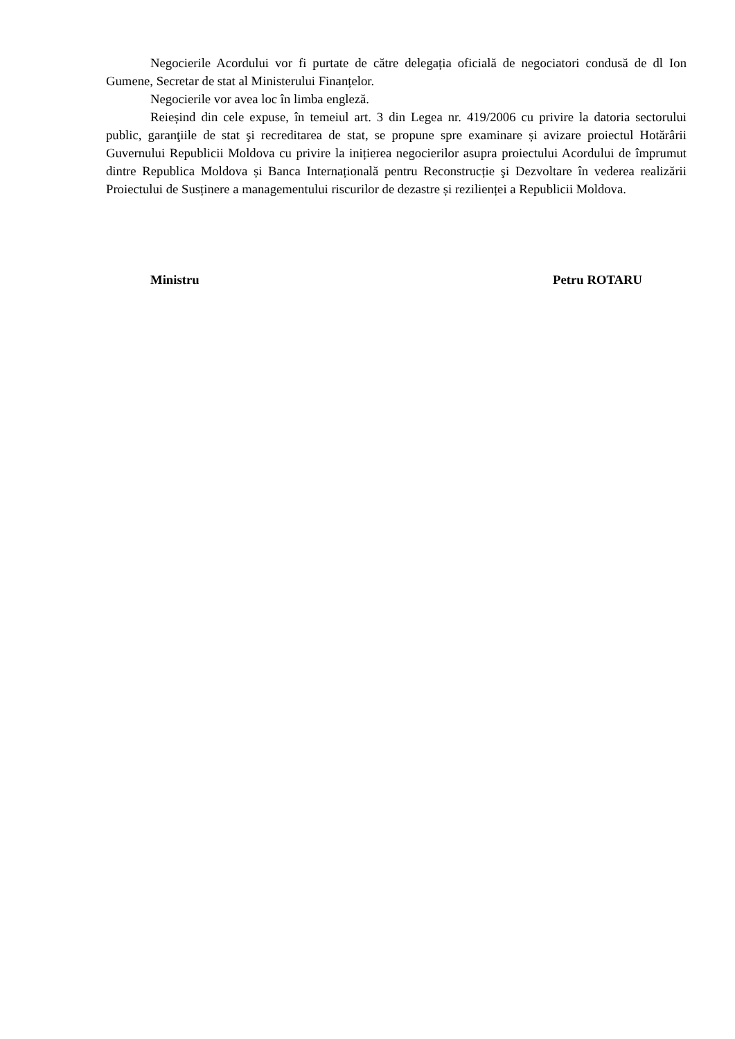Negocierile Acordului vor fi purtate de către delegația oficială de negociatori condusă de dl Ion Gumene, Secretar de stat al Ministerului Finanțelor.
Negocierile vor avea loc în limba engleză.
Reieșind din cele expuse, în temeiul art. 3 din Legea nr. 419/2006 cu privire la datoria sectorului public, garanţiile de stat şi recreditarea de stat, se propune spre examinare și avizare proiectul Hotărârii Guvernului Republicii Moldova cu privire la inițierea negocierilor asupra proiectului Acordului de împrumut dintre Republica Moldova și Banca Internațională pentru Reconstrucție şi Dezvoltare în vederea realizării Proiectului de Susținere a managementului riscurilor de dezastre și rezilienței a Republicii Moldova.
Ministru Petru ROTARU